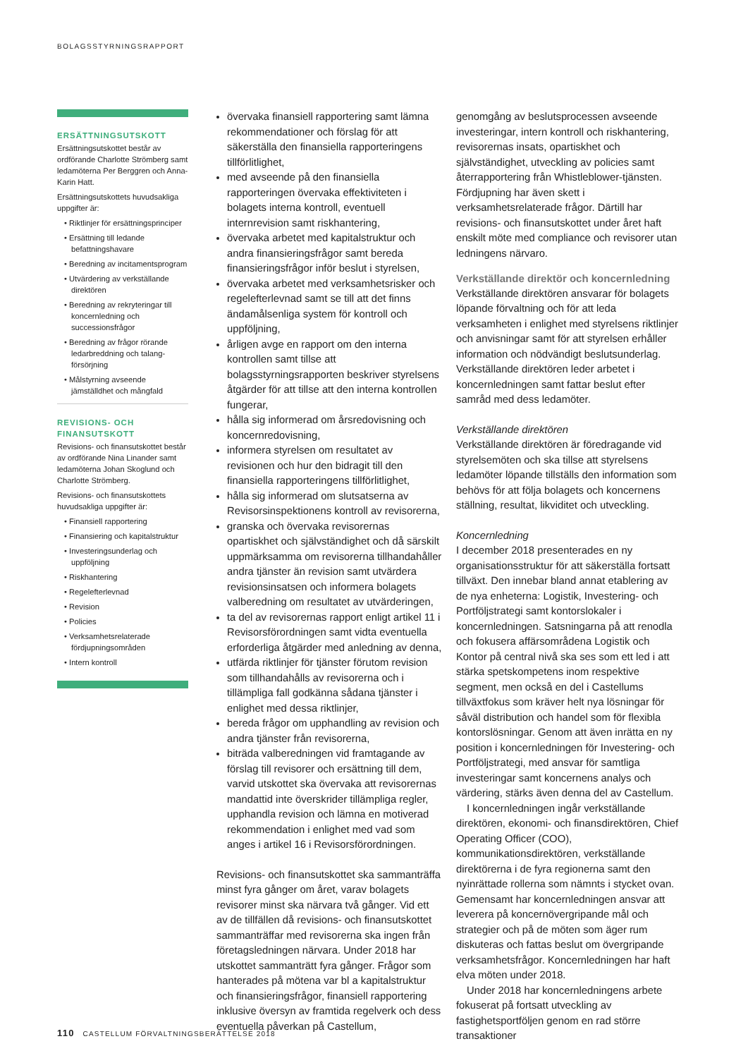BOLAGSSTYRNINGSRAPPORT
ERSÄTTNINGSUTSKOTT
Ersättningsutskottet består av ordförande Charlotte Strömberg samt ledamöterna Per Berggren och Anna-Karin Hatt.
Ersättningsutskottets huvudsakliga uppgifter är:
• Riktlinjer för ersättningsprinciper
• Ersättning till ledande befattningshavare
• Beredning av incitamentsprogram
• Utvärdering av verkställande direktören
• Beredning av rekryteringar till koncernledning och successionsfrågor
• Beredning av frågor rörande ledarbreddning och talang­försörjning
• Målstyrning avseende jämställdhet och mångfald
REVISIONS- OCH FINANSUTSKOTT
Revisions- och finansutskottet består av ordförande Nina Linander samt ledamöterna Johan Skoglund och Charlotte Strömberg.
Revisions- och finansutskottets huvudsakliga uppgifter är:
• Finansiell rapportering
• Finansiering och kapitalstruktur
• Investeringsunderlag och uppföljning
• Riskhantering
• Regelefterlevnad
• Revision
• Policies
• Verksamhetsrelaterade fördjupningsområden
• Intern kontroll
övervaka finansiell rapportering samt lämna rekommendationer och förslag för att säkerställa den finansiella rapporteringens tillförlitlighet,
med avseende på den finansiella rapporteringen övervaka effektiviteten i bolagets interna kontroll, eventuell internrevision samt riskhantering,
övervaka arbetet med kapitalstruktur och andra finansieringsfrågor samt bereda finansieringsfrågor inför beslut i styrelsen,
övervaka arbetet med verksamhetsrisker och regelefterlevnad samt se till att det finns ändamålsenliga system för kontroll och uppföljning,
årligen avge en rapport om den interna kontrollen samt tillse att bolagsstyrningsrapporten beskriver styrelsens åtgärder för att tillse att den interna kontrollen fungerar,
hålla sig informerad om årsredovisning och koncernredovisning,
informera styrelsen om resultatet av revisionen och hur den bidragit till den finansiella rapporteringens tillförlitlighet,
hålla sig informerad om slutsatserna av Revisorsinspektionens kontroll av revisorerna,
granska och övervaka revisorernas opartiskhet och självständighet och då särskilt uppmärksamma om revisorerna tillhandahåller andra tjänster än revision samt utvärdera revisionsinsatsen och informera bolagets valberedning om resultatet av utvärderingen,
ta del av revisorernas rapport enligt artikel 11 i Revisorsförordningen samt vidta eventuella erforderliga åtgärder med anledning av denna,
utfärda riktlinjer för tjänster förutom revision som tillhandahålls av revisorerna och i tillämpliga fall godkänna sådana tjänster i enlighet med dessa riktlinjer,
bereda frågor om upphandling av revision och andra tjänster från revisorerna,
biträda valberedningen vid framtagande av förslag till revisorer och ersättning till dem, varvid utskottet ska övervaka att revisorernas mandattid inte överskrider tillämpliga regler, upphandla revision och lämna en motiverad rekommendation i enlighet med vad som anges i artikel 16 i Revisorsförordningen.
Revisions- och finansutskottet ska sammanträffa minst fyra gånger om året, varav bolagets revisorer minst ska närvara två gånger. Vid ett av de tillfällen då revisions- och finansutskottet sammanträffar med revisorerna ska ingen från företagsledningen närvara. Under 2018 har utskottet sammanträtt fyra gånger. Frågor som hanterades på mötena var bl a kapitalstruktur och finansieringsfrågor, finansiell rapportering inklusive översyn av framtida regelverk och dess eventuella påverkan på Castellum,
genomgång av beslutsprocessen avseende investeringar, intern kontroll och riskhantering, revisorernas insats, opartiskhet och självständighet, utveckling av policies samt återrapportering från Whistleblower-tjänsten. Fördjupning har även skett i verksamhetsrelaterade frågor. Därtill har revisions- och finansutskottet under året haft enskilt möte med compliance och revisorer utan ledningens närvaro.
Verkställande direktör och koncernledning
Verkställande direktören ansvarar för bolagets löpande förvaltning och för att leda verksamheten i enlighet med styrelsens riktlinjer och anvisningar samt för att styrelsen erhåller information och nödvändigt beslutsunderlag. Verkställande direktören leder arbetet i koncernledningen samt fattar beslut efter samråd med dess ledamöter.
Verkställande direktören
Verkställande direktören är föredragande vid styrelsemöten och ska tillse att styrelsens ledamöter löpande tillställs den information som behövs för att följa bolagets och koncernens ställning, resultat, likviditet och utveckling.
Koncernledning
I december 2018 presenterades en ny organisationsstruktur för att säkerställa fortsatt tillväxt. Den innebar bland annat etablering av de nya enheterna: Logistik, Investering- och Portföljstrategi samt kontorslokaler i koncernledningen. Satsningarna på att renodla och fokusera affärsområdena Logistik och Kontor på central nivå ska ses som ett led i att stärka spetskompetens inom respektive segment, men också en del i Castellums tillväxtfokus som kräver helt nya lösningar för såväl distribution och handel som för flexibla kontorslösningar. Genom att även inrätta en ny position i koncernledningen för Investering- och Portföljstrategi, med ansvar för samtliga investeringar samt koncernens analys och värdering, stärks även denna del av Castellum.
I koncernledningen ingår verkställande direktören, ekonomi- och finansdirektören, Chief Operating Officer (COO), kommunikationsdirektören, verkställande direktörerna i de fyra regionerna samt den nyinrättade rollerna som nämnts i stycket ovan. Gemensamt har koncernledningen ansvar att leverera på koncernövergripande mål och strategier och på de möten som äger rum diskuteras och fattas beslut om övergripande verksamhetsfrågor. Koncernledningen har haft elva möten under 2018.
Under 2018 har koncernledningens arbete fokuserat på fortsatt utveckling av fastighetsportföljen genom en rad större transaktioner
110 CASTELLUM FÖRVALTNINGSBERÄTTELSE 2018